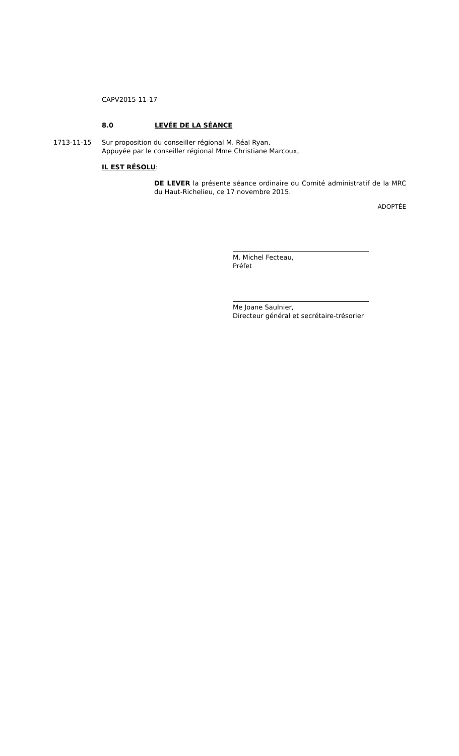CAPV2015-11-17
8.0 LEVÉE DE LA SÉANCE
1713-11-15 Sur proposition du conseiller régional M. Réal Ryan,
Appuyée par le conseiller régional Mme Christiane Marcoux,
IL EST RÉSOLU:
DE LEVER la présente séance ordinaire du Comité administratif de la MRC du Haut-Richelieu, ce 17 novembre 2015.
ADOPTÉE
M. Michel Fecteau,
Préfet
Me Joane Saulnier,
Directeur général et secrétaire-trésorier